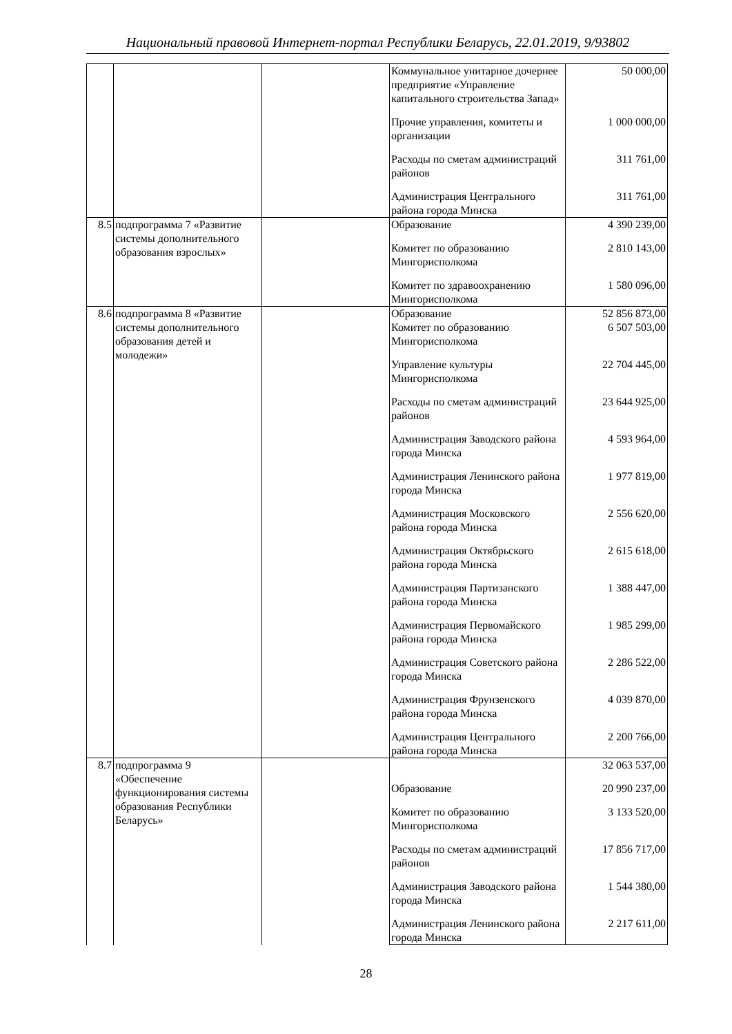Национальный правовой Интернет-портал Республики Беларусь, 22.01.2019, 9/93802
| | | | Коммунальное унитарное дочернее предприятие «Управление капитального строительства Запад» | 50 000,00 |
| | | | Прочие управления, комитеты и организации | 1 000 000,00 |
| | | | Расходы по сметам администраций районов | 311 761,00 |
| | | | Администрация Центрального района города Минска | 311 761,00 |
| 8.5 | подпрограмма 7 «Развитие системы дополнительного образования взрослых» | | Образование | 4 390 239,00 |
| | | | Комитет по образованию Мингорисполкома | 2 810 143,00 |
| | | | Комитет по здравоохранению Мингорисполкома | 1 580 096,00 |
| 8.6 | подпрограмма 8 «Развитие системы дополнительного образования детей и молодежи» | | Образование | 52 856 873,00 |
| | | | Комитет по образованию Мингорисполкома | 6 507 503,00 |
| | | | Управление культуры Мингорисполкома | 22 704 445,00 |
| | | | Расходы по сметам администраций районов | 23 644 925,00 |
| | | | Администрация Заводского района города Минска | 4 593 964,00 |
| | | | Администрация Ленинского района города Минска | 1 977 819,00 |
| | | | Администрация Московского района города Минска | 2 556 620,00 |
| | | | Администрация Октябрьского района города Минска | 2 615 618,00 |
| | | | Администрация Партизанского района города Минска | 1 388 447,00 |
| | | | Администрация Первомайского района города Минска | 1 985 299,00 |
| | | | Администрация Советского района города Минска | 2 286 522,00 |
| | | | Администрация Фрунзенского района города Минска | 4 039 870,00 |
| | | | Администрация Центрального района города Минска | 2 200 766,00 |
| 8.7 | подпрограмма 9 «Обеспечение функционирования системы образования Республики Беларусь» | | | 32 063 537,00 |
| | | | Образование | 20 990 237,00 |
| | | | Комитет по образованию Мингорисполкома | 3 133 520,00 |
| | | | Расходы по сметам администраций районов | 17 856 717,00 |
| | | | Администрация Заводского района города Минска | 1 544 380,00 |
| | | | Администрация Ленинского района города Минска | 2 217 611,00 |
28